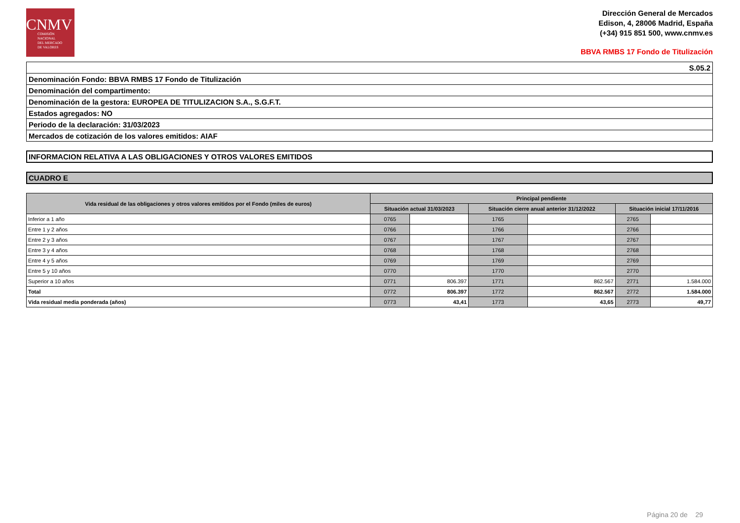CNMV
COMISIÓN
NACIONAL
DEL MERCADO
DE VALORES
Dirección General de Mercados
Edison, 4, 28006 Madrid, España
(+34) 915 851 500, www.cnmv.es
BBVA RMBS 17 Fondo de Titulización
| S.05.2 |
| Denominación Fondo: BBVA RMBS 17 Fondo de Titulización |
| Denominación del compartimento: |
| Denominación de la gestora: EUROPEA DE TITULIZACION S.A., S.G.F.T. |
| Estados agregados: NO |
| Periodo de la declaración: 31/03/2023 |
| Mercados de cotización de los valores emitidos: AIAF |
INFORMACION RELATIVA A LAS OBLIGACIONES Y OTROS VALORES EMITIDOS
CUADRO E
| Vida residual de las obligaciones y otros valores emitidos por el Fondo (miles de euros) | Principal pendiente | | | | | |
| --- | --- | --- | --- | --- | --- | --- |
| | Situación actual 31/03/2023 | | Situación cierre anual anterior 31/12/2022 | | Situación inicial 17/11/2016 | |
| Inferior a 1 año | 0765 | | 1765 | | 2765 | |
| Entre 1 y 2 años | 0766 | | 1766 | | 2766 | |
| Entre 2 y 3 años | 0767 | | 1767 | | 2767 | |
| Entre 3 y 4 años | 0768 | | 1768 | | 2768 | |
| Entre 4 y 5 años | 0769 | | 1769 | | 2769 | |
| Entre 5 y 10 años | 0770 | | 1770 | | 2770 | |
| Superior a 10 años | 0771 | 806.397 | 1771 | 862.567 | 2771 | 1.584.000 |
| Total | 0772 | 806.397 | 1772 | 862.567 | 2772 | 1.584.000 |
| Vida residual media ponderada (años) | 0773 | 43,41 | 1773 | 43,65 | 2773 | 49,77 |
Página 20 de 29